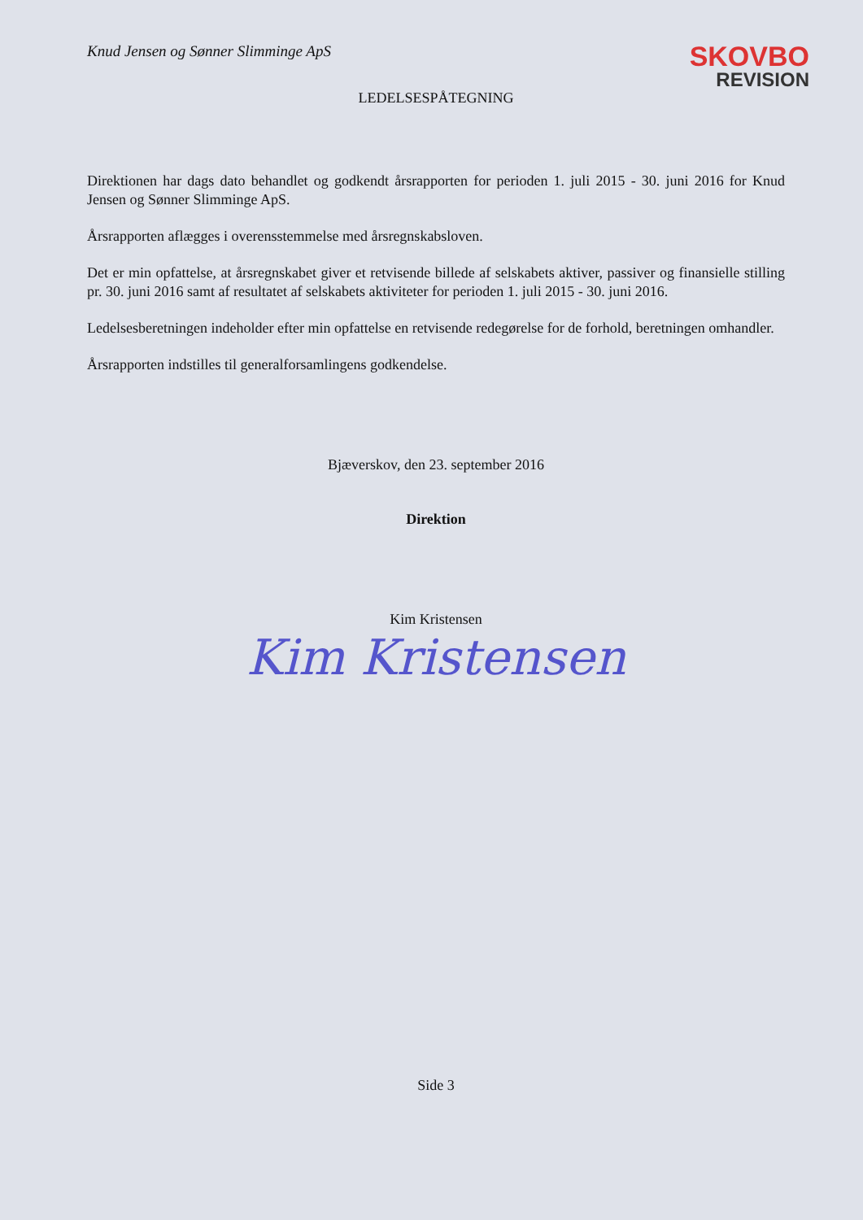Knud Jensen og Sønner Slimminge ApS
SKOVBO
REVISION
LEDELSESPÅTEGNING
Direktionen har dags dato behandlet og godkendt årsrapporten for perioden 1. juli 2015 - 30. juni 2016 for Knud Jensen og Sønner Slimminge ApS.
Årsrapporten aflægges i overensstemmelse med årsregnskabsloven.
Det er min opfattelse, at årsregnskabet giver et retvisende billede af selskabets aktiver, passiver og finansielle stilling pr. 30. juni 2016 samt af resultatet af selskabets aktiviteter for perioden 1. juli 2015 - 30. juni 2016.
Ledelsesberetningen indeholder efter min opfattelse en retvisende redegørelse for de forhold, beretningen omhandler.
Årsrapporten indstilles til generalforsamlingens godkendelse.
Bjæverskov, den 23. september 2016
Direktion
Kim Kristensen
Kim Kristensen
Side 3